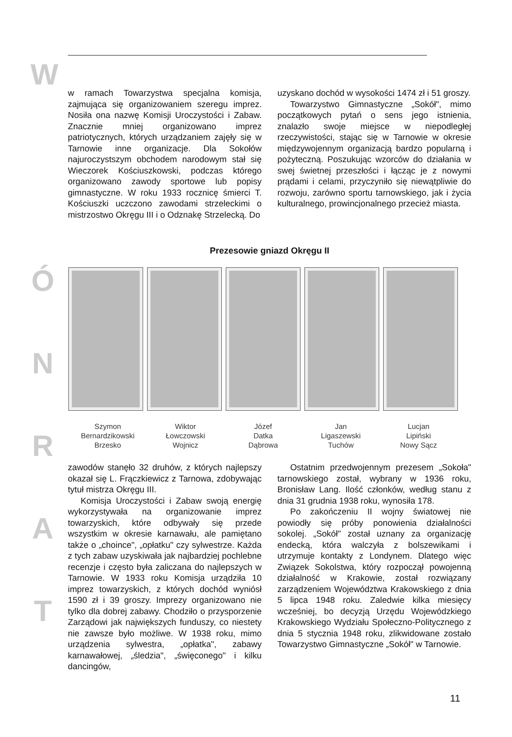W
Ó
N
R
A
T
w ramach Towarzystwa specjalna komisja, zajmująca się organizowaniem szeregu imprez. Nosiła ona nazwę Komisji Uroczystości i Zabaw. Znacznie mniej organizowano imprez patriotycznych, których urządzaniem zajęły się w Tarnowie inne organizacje. Dla Sokołów najuroczystszym obchodem narodowym stał się Wieczorek Kościuszkowski, podczas którego organizowano zawody sportowe lub popisy gimnastyczne. W roku 1933 rocznicę śmierci T. Kościuszki uczczono zawodami strzeleckimi o mistrzostwo Okręgu III i o Odznakę Strzelecką. Do
uzyskano dochód w wysokości 1474 zł i 51 groszy.
Towarzystwo Gimnastyczne „Sokół", mimo początkowych pytań o sens jego istnienia, znalazło swoje miejsce w niepodległej rzeczywistości, stając się w Tarnowie w okresie międzywojennym organizacją bardzo popularną i pożyteczną. Poszukując wzorców do działania w swej świetnej przeszłości i łącząc je z nowymi prądami i celami, przyczyniło się niewątpliwie do rozwoju, zarówno sportu tarnowskiego, jak i życia kulturalnego, prowincjonalnego przecież miasta.
Prezesowie gniazd Okręgu II
Szymon
Bernardzikowski
Brzesko
Wiktor
Łowczowski
Wojnicz
Józef
Datka
Dąbrowa
Jan
Ligaszewski
Tuchów
Lucjan
Lipiński
Nowy Sącz
zawodów stanęło 32 druhów, z których najlepszy okazał się L. Frączkiewicz z Tarnowa, zdobywając tytuł mistrza Okręgu III.
Komisja Uroczystości i Zabaw swoją energię wykorzystywała na organizowanie imprez towarzyskich, które odbywały się przede wszystkim w okresie karnawału, ale pamiętano także o „choince", „opłatku" czy sylwestrze. Każda z tych zabaw uzyskiwała jak najbardziej pochlebne recenzje i często była zaliczana do najlepszych w Tarnowie. W 1933 roku Komisja urządziła 10 imprez towarzyskich, z których dochód wyniósł 1590 zł i 39 groszy. Imprezy organizowano nie tylko dla dobrej zabawy. Chodziło o przysporzenie Zarządowi jak największych funduszy, co niestety nie zawsze było możliwe. W 1938 roku, mimo urządzenia sylwestra, „opłatka", zabawy karnawałowej, „śledzia", „święconego" i kilku dancingów,
Ostatnim przedwojennym prezesem „Sokoła" tarnowskiego został, wybrany w 1936 roku, Bronisław Lang. Ilość członków, według stanu z dnia 31 grudnia 1938 roku, wynosiła 178.
Po zakończeniu II wojny światowej nie powiodły się próby ponowienia działalności sokolej. „Sokół" został uznany za organizację endecką, która walczyła z bolszewikami i utrzymuje kontakty z Londynem. Dlatego więc Związek Sokolstwa, który rozpoczął powojenną działalność w Krakowie, został rozwiązany zarządzeniem Województwa Krakowskiego z dnia 5 lipca 1948 roku. Zaledwie kilka miesięcy wcześniej, bo decyzją Urzędu Wojewódzkiego Krakowskiego Wydziału Społeczno-Politycznego z dnia 5 stycznia 1948 roku, zlikwidowane zostało Towarzystwo Gimnastyczne „Sokół" w Tarnowie.
11